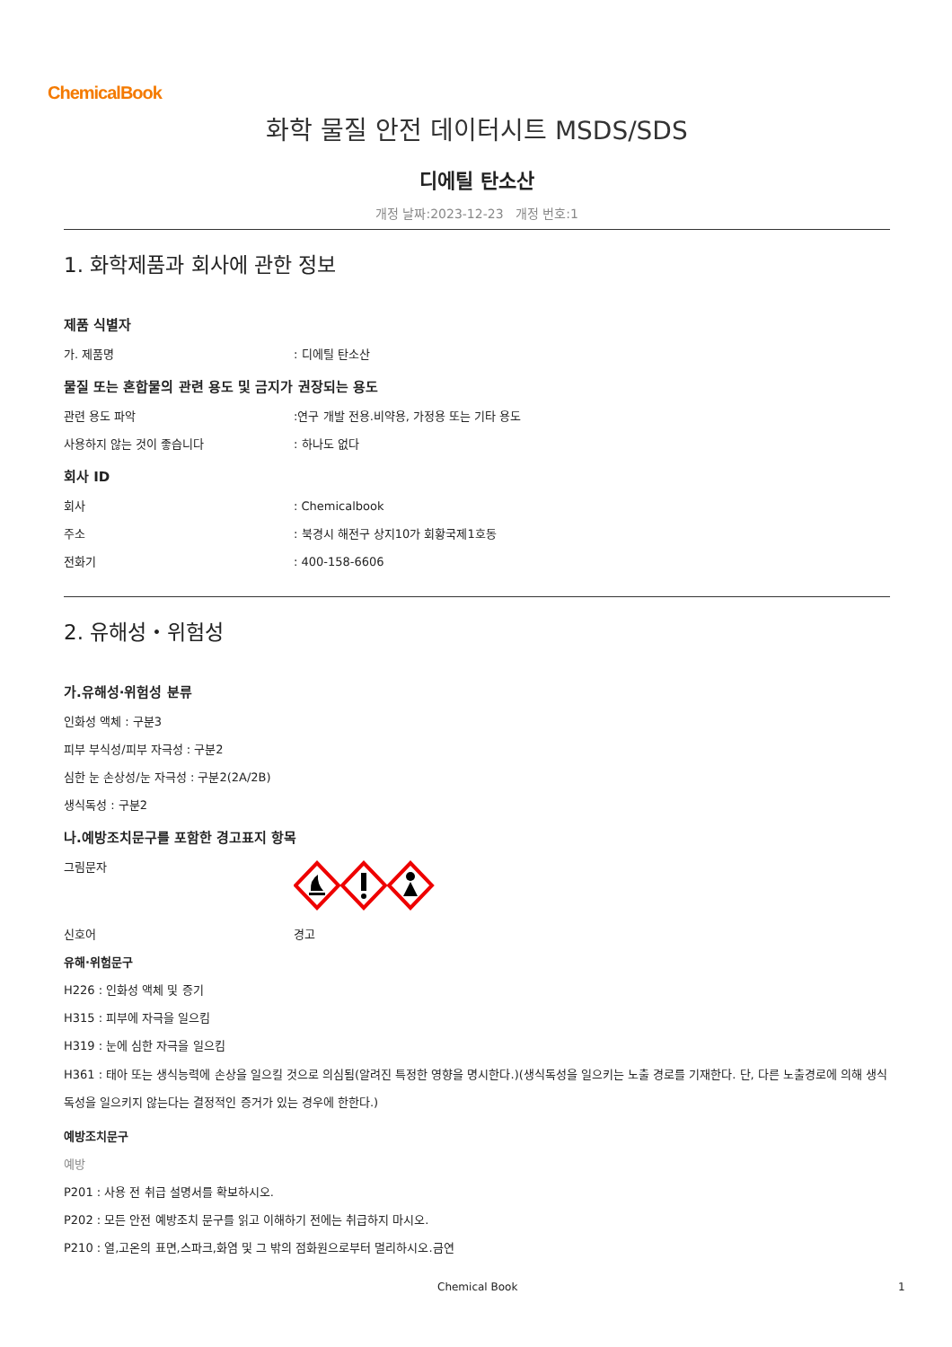ChemicalBook
화학 물질 안전 데이터시트 MSDS/SDS
디에틸 탄소산
개정 날짜:2023-12-23 개정 번호:1
1. 화학제품과 회사에 관한 정보
제품 식별자
가. 제품명: 디에틸 탄소산
물질 또는 혼합물의 관련 용도 및 금지가 권장되는 용도
관련 용도 파악:연구 개발 전용.비약용, 가정용 또는 기타 용도
사용하지 않는 것이 좋습니다: 하나도 없다
회사 ID
회사: Chemicalbook
주소: 북경시 해전구 상지10가 회황국제1호동
전화기: 400-158-6606
2. 유해성・위험성
가.유해성·위험성 분류
인화성 액체 : 구분3
피부 부식성/피부 자극성 : 구분2
심한 눈 손상성/눈 자극성 : 구분2(2A/2B)
생식독성 : 구분2
나.예방조치문구를 포함한 경고표지 항목
그림문자
신호어 경고
유해·위험문구
H226 : 인화성 액체 및 증기
H315 : 피부에 자극을 일으킴
H319 : 눈에 심한 자극을 일으킴
H361 : 태아 또는 생식능력에 손상을 일으킬 것으로 의심됨(알려진 특정한 영향을 명시한다.)(생식독성을 일으키는 노출 경로를 기재한다. 단, 다른 노출경로에 의해 생식독성을 일으키지 않는다는 결정적인 증거가 있는 경우에 한한다.)
예방조치문구
예방
P201 : 사용 전 취급 설명서를 확보하시오.
P202 : 모든 안전 예방조치 문구를 읽고 이해하기 전에는 취급하지 마시오.
P210 : 열,고온의 표면,스파크,화염 및 그 밖의 점화원으로부터 멀리하시오.금연
Chemical Book 1